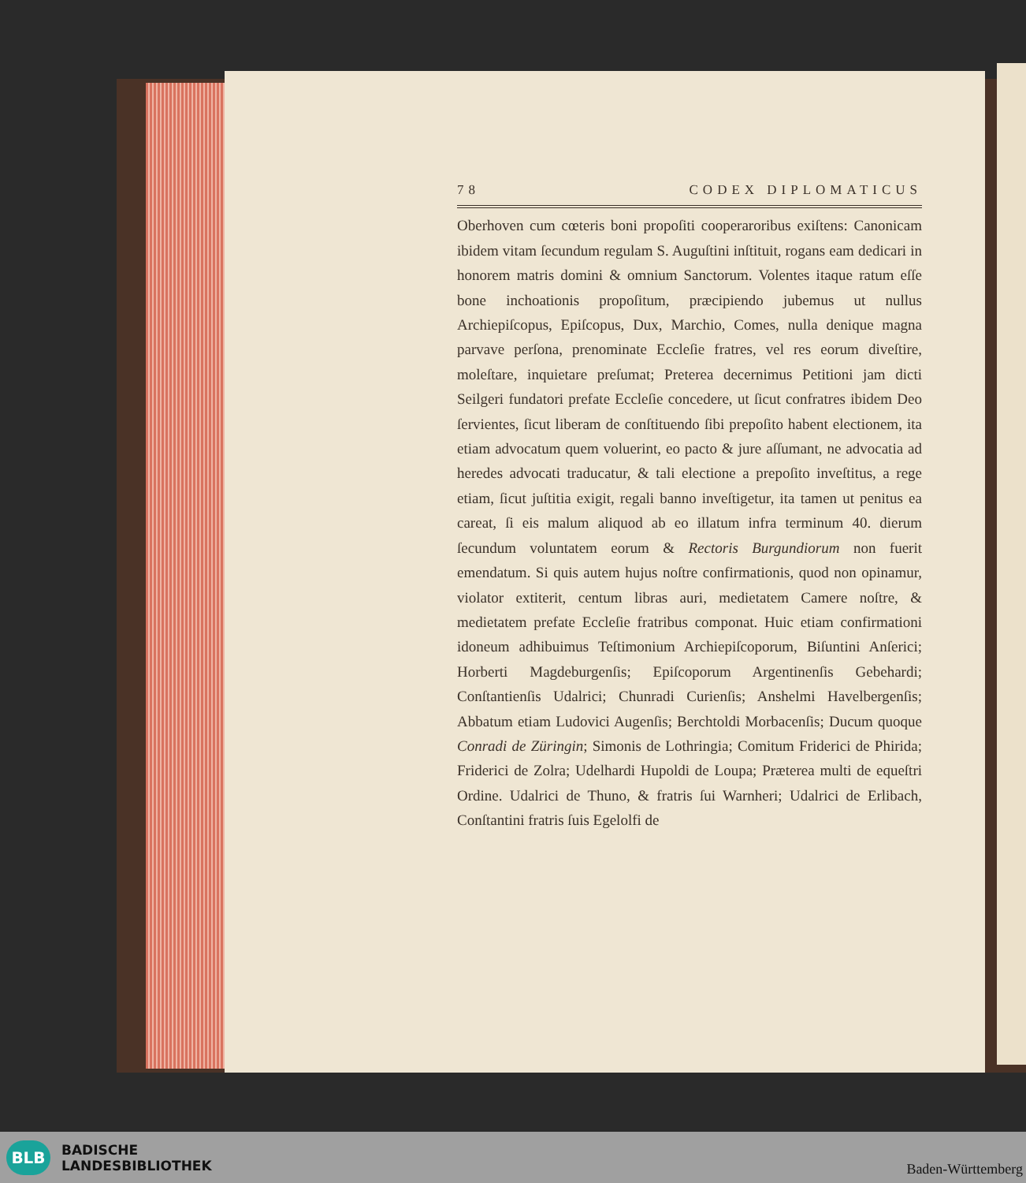78 CODEX DIPLOMATICUS
Oberhoven cum cœteris boni propoſiti cooperaroribus exiſtens: Canonicam ibidem vitam ſecundum regulam S. Auguſtini inſtituit, rogans eam dedicari in honorem matris domini & omnium Sanctorum. Volentes itaque ratum eſſe bone inchoationis propoſitum, præcipiendo jubemus ut nullus Archiepiſcopus, Epiſcopus, Dux, Marchio, Comes, nulla denique magna parvave perſona, prenominate Eccleſie fratres, vel res eorum diveſtire, moleſtare, inquietare preſumat; Preterea decernimus Petitioni jam dicti Seilgeri fundatori prefate Eccleſie concedere, ut ſicut confratres ibidem Deo ſervientes, ſicut liberam de conſtituendo ſibi prepoſito habent electionem, ita etiam advocatum quem voluerint, eo pacto & jure aſſumant, ne advocatia ad heredes advocati traducatur, & tali electione a prepoſito inveſtitus, a rege etiam, ſicut juſtitia exigit, regali banno inveſtigetur, ita tamen ut penitus ea careat, ſi eis malum aliquod ab eo illatum infra terminum 40. dierum ſecundum voluntatem eorum & Rectoris Burgundiorum non fuerit emendatum. Si quis autem hujus noſtre confirmationis, quod non opinamur, violator extiterit, centum libras auri, medietatem Camere noſtre, & medietatem prefate Eccleſie fratribus componat. Huic etiam confirmationi idoneum adhibuimus Teſtimonium Archiepiſcoporum, Biſuntini Anſerici; Horberti Magdeburgenſis; Epiſcoporum Argentinenſis Gebehardi; Conſtantienſis Udalrici; Chunradi Curienſis; Anshelmi Havelbergenſis; Abbatum etiam Ludovici Augenſis; Berchtoldi Morbacenſis; Ducum quoque Conradi de Züringin; Simonis de Lothringia; Comitum Friderici de Phirida; Friderici de Zolra; Udelhardi Hupoldi de Loupa; Præterea multi de equeſtri Ordine. Udalrici de Thuno, & fratris ſui Warnheri; Udalrici de Erlibach, Conſtantini fratris ſuis Egelolfi de
BLB
BADISCHE
LANDESBIBLIOTHEK
Baden-Württemberg